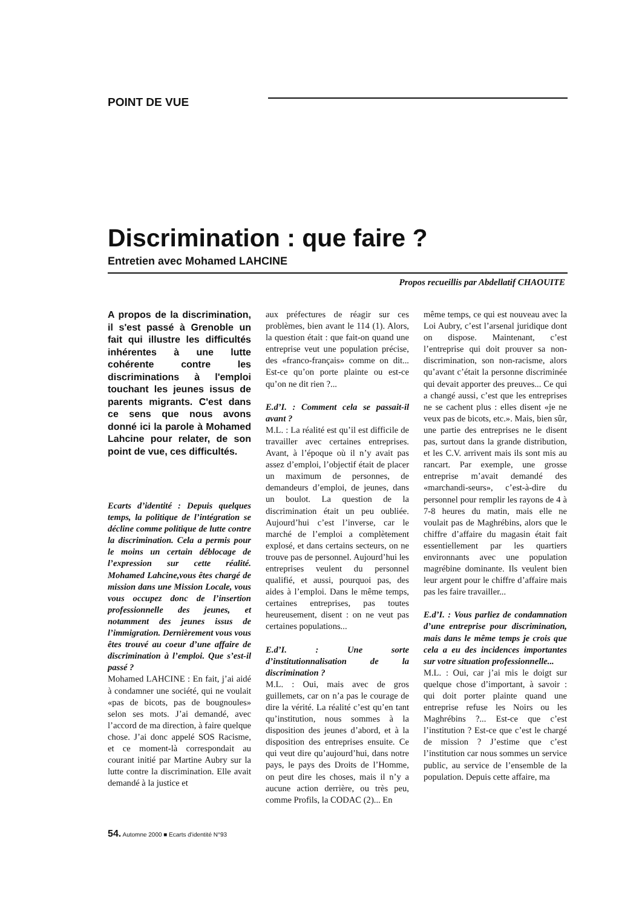POINT DE VUE
Discrimination : que faire ?
Entretien avec Mohamed LAHCINE
Propos recueillis par Abdellatif CHAOUITE
A propos de la discrimination, il s'est passé à Grenoble un fait qui illustre les difficultés inhérentes à une lutte cohérente contre les discriminations à l'emploi touchant les jeunes issus de parents migrants. C'est dans ce sens que nous avons donné ici la parole à Mohamed Lahcine pour relater, de son point de vue, ces difficultés.
Ecarts d’identité : Depuis quelques temps, la politique de l’intégration se décline comme politique de lutte contre la discrimination. Cela a permis pour le moins un certain déblocage de l’expression sur cette réalité. Mohamed Lahcine,vous êtes chargé de mission dans une Mission Locale, vous vous occupez donc de l’insertion professionnelle des jeunes, et notamment des jeunes issus de l’immigration. Dernièrement vous vous êtes trouvé au coeur d’une affaire de discrimination à l’emploi. Que s’est-il passé ?
Mohamed LAHCINE : En fait, j’ai aidé à condamner une société, qui ne voulait «pas de bicots, pas de bougnoules» selon ses mots. J’ai demandé, avec l’accord de ma direction, à faire quelque chose. J’ai donc appelé SOS Racisme, et ce moment-là correspondait au courant initié par Martine Aubry sur la lutte contre la discrimination. Elle avait demandé à la justice et
aux préfectures de réagir sur ces problèmes, bien avant le 114 (1). Alors, la question était : que fait-on quand une entreprise veut une population précise, des «franco-français» comme on dit... Est-ce qu’on porte plainte ou est-ce qu’on ne dit rien ?...
E.d’I. : Comment cela se passait-il avant ?
M.L. : La réalité est qu’il est difficile de travailler avec certaines entreprises. Avant, à l’époque où il n’y avait pas assez d’emploi, l’objectif était de placer un maximum de personnes, de demandeurs d’emploi, de jeunes, dans un boulot. La question de la discrimination était un peu oubliée. Aujourd’hui c’est l’inverse, car le marché de l’emploi a complètement explosé, et dans certains secteurs, on ne trouve pas de personnel. Aujourd’hui les entreprises veulent du personnel qualifié, et aussi, pourquoi pas, des aides à l’emploi. Dans le même temps, certaines entreprises, pas toutes heureusement, disent : on ne veut pas certaines populations...
E.d’I. : Une sorte d’institutionnalisation de la discrimination ?
M.L. : Oui, mais avec de gros guillemets, car on n’a pas le courage de dire la vérité. La réalité c’est qu’en tant qu’institution, nous sommes à la disposition des jeunes d’abord, et à la disposition des entreprises ensuite. Ce qui veut dire qu’aujourd’hui, dans notre pays, le pays des Droits de l’Homme, on peut dire les choses, mais il n’y a aucune action derrière, ou très peu, comme Profils, la CODAC (2)... En
même temps, ce qui est nouveau avec la Loi Aubry, c’est l’arsenal juridique dont on dispose. Maintenant, c’est l’entreprise qui doit prouver sa non-discrimination, son non-racisme, alors qu’avant c’était la personne discriminée qui devait apporter des preuves... Ce qui a changé aussi, c’est que les entreprises ne se cachent plus : elles disent «je ne veux pas de bicots, etc.». Mais, bien sûr, une partie des entreprises ne le disent pas, surtout dans la grande distribution, et les C.V. arrivent mais ils sont mis au rancart. Par exemple, une grosse entreprise m’avait demandé des «marchandi-seurs», c’est-à-dire du personnel pour remplir les rayons de 4 à 7-8 heures du matin, mais elle ne voulait pas de Maghrébins, alors que le chiffre d’affaire du magasin était fait essentiellement par les quartiers environnants avec une population magrébine dominante. Ils veulent bien leur argent pour le chiffre d’affaire mais pas les faire travailler...
E.d’I. : Vous parliez de condamnation d’une entreprise pour discrimination, mais dans le même temps je crois que cela a eu des incidences importantes sur votre situation professionnelle...
M.L. : Oui, car j’ai mis le doigt sur quelque chose d’important, à savoir : qui doit porter plainte quand une entreprise refuse les Noirs ou les Maghrébins ?... Est-ce que c’est l’institution ? Est-ce que c’est le chargé de mission ? J’estime que c’est l’institution car nous sommes un service public, au service de l’ensemble de la population. Depuis cette affaire, ma
54. Automne 2000 ■ Ecarts d'identité N°93